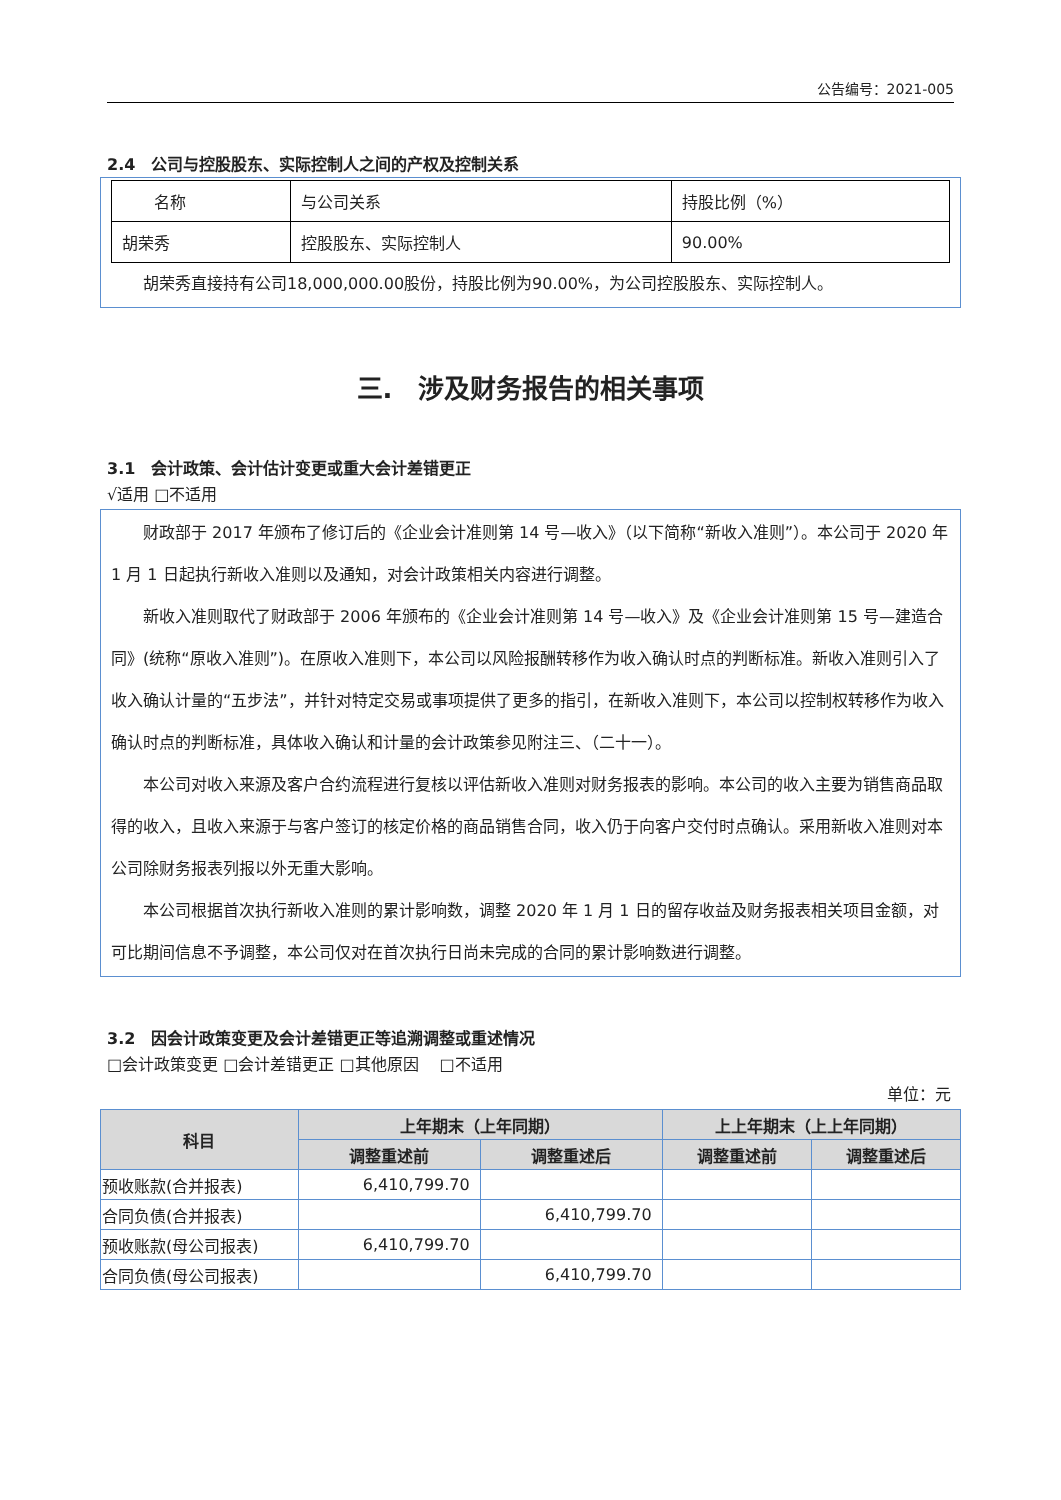公告编号：2021-005
2.4　公司与控股股东、实际控制人之间的产权及控制关系
| 名称 | 与公司关系 | 持股比例（%） |
| 胡荣秀 | 控股股东、实际控制人 | 90.00% |
胡荣秀直接持有公司18,000,000.00股份，持股比例为90.00%，为公司控股股东、实际控制人。
三.　涉及财务报告的相关事项
3.1　会计政策、会计估计变更或重大会计差错更正
√适用 □不适用
财政部于 2017 年颁布了修订后的《企业会计准则第 14 号—收入》（以下简称“新收入准则”）。本公司于 2020 年 1 月 1 日起执行新收入准则以及通知，对会计政策相关内容进行调整。
新收入准则取代了财政部于 2006 年颁布的《企业会计准则第 14 号—收入》及《企业会计准则第 15 号—建造合同》(统称“原收入准则”)。在原收入准则下，本公司以风险报酬转移作为收入确认时点的判断标准。新收入准则引入了收入确认计量的“五步法”，并针对特定交易或事项提供了更多的指引，在新收入准则下，本公司以控制权转移作为收入确认时点的判断标准，具体收入确认和计量的会计政策参见附注三、（二十一）。
本公司对收入来源及客户合约流程进行复核以评估新收入准则对财务报表的影响。本公司的收入主要为销售商品取得的收入，且收入来源于与客户签订的核定价格的商品销售合同，收入仍于向客户交付时点确认。采用新收入准则对本公司除财务报表列报以外无重大影响。
本公司根据首次执行新收入准则的累计影响数，调整 2020 年 1 月 1 日的留存收益及财务报表相关项目金额，对可比期间信息不予调整，本公司仅对在首次执行日尚未完成的合同的累计影响数进行调整。
3.2　因会计政策变更及会计差错更正等追溯调整或重述情况
□会计政策变更 □会计差错更正 □其他原因　 □不适用
单位：元
| 科目 | 上年期末（上年同期） | | 上上年期末（上上年同期） | |
| --- | --- | --- | --- | --- |
| | 调整重述前 | 调整重述后 | 调整重述前 | 调整重述后 |
| 预收账款(合并报表) | 6,410,799.70 | | | |
| 合同负债(合并报表) | | 6,410,799.70 | | |
| 预收账款(母公司报表) | 6,410,799.70 | | | |
| 合同负债(母公司报表) | | 6,410,799.70 | | |